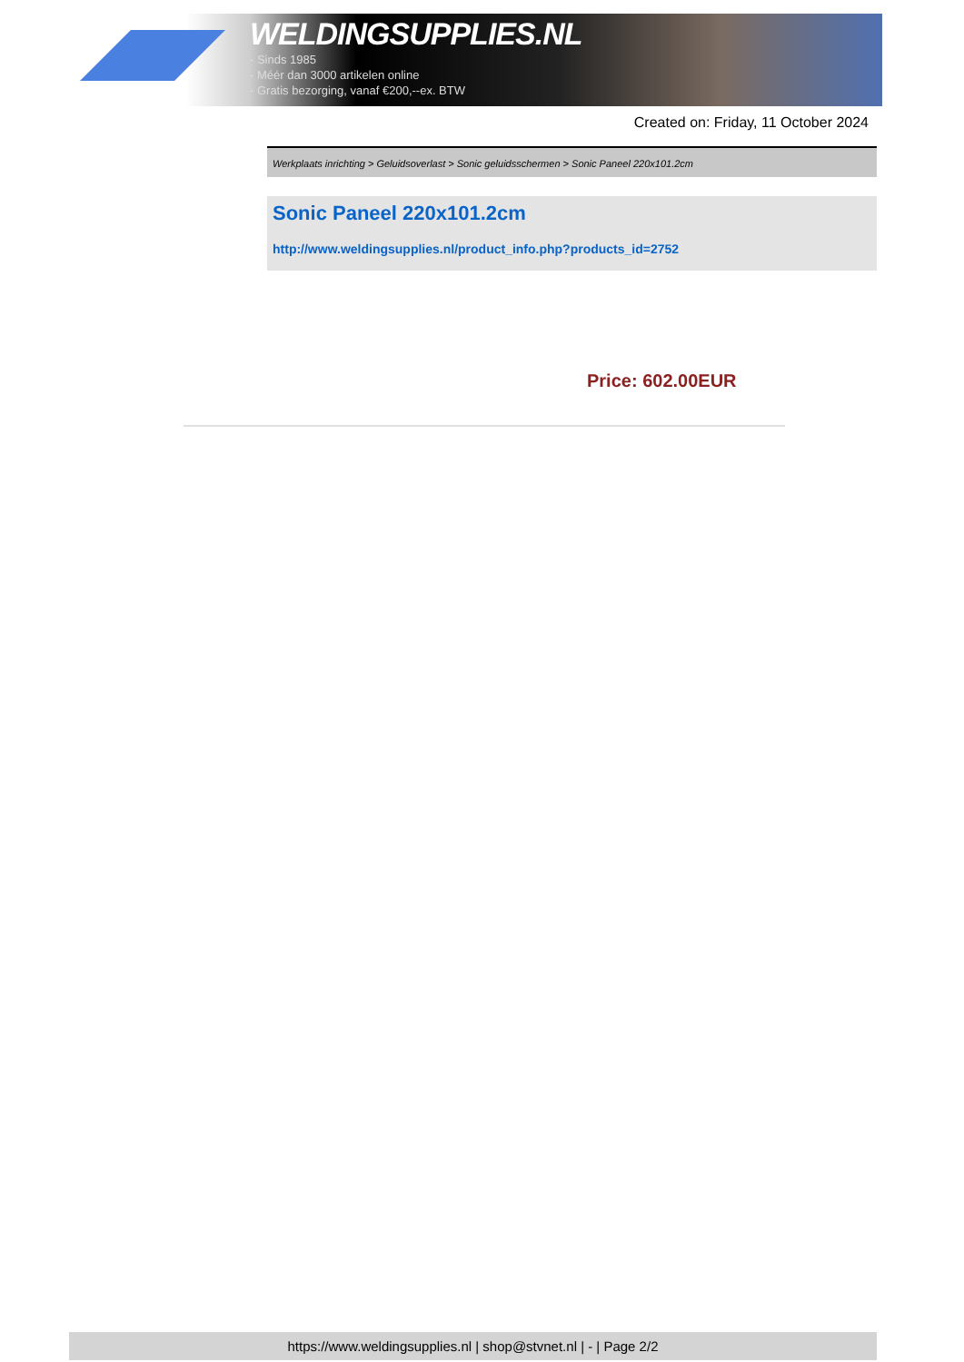WELDINGSUPPLIES.NL
- Sinds 1985
- Méér dan 3000 artikelen online
- Gratis bezorging, vanaf €200,--ex. BTW
Created on: Friday, 11 October 2024
Werkplaats inrichting > Geluidsoverlast > Sonic geluidsschermen > Sonic Paneel 220x101.2cm
Sonic Paneel 220x101.2cm
http://www.weldingsupplies.nl/product_info.php?products_id=2752
Price: 602.00EUR
https://www.weldingsupplies.nl | shop@stvnet.nl | - | Page 2/2